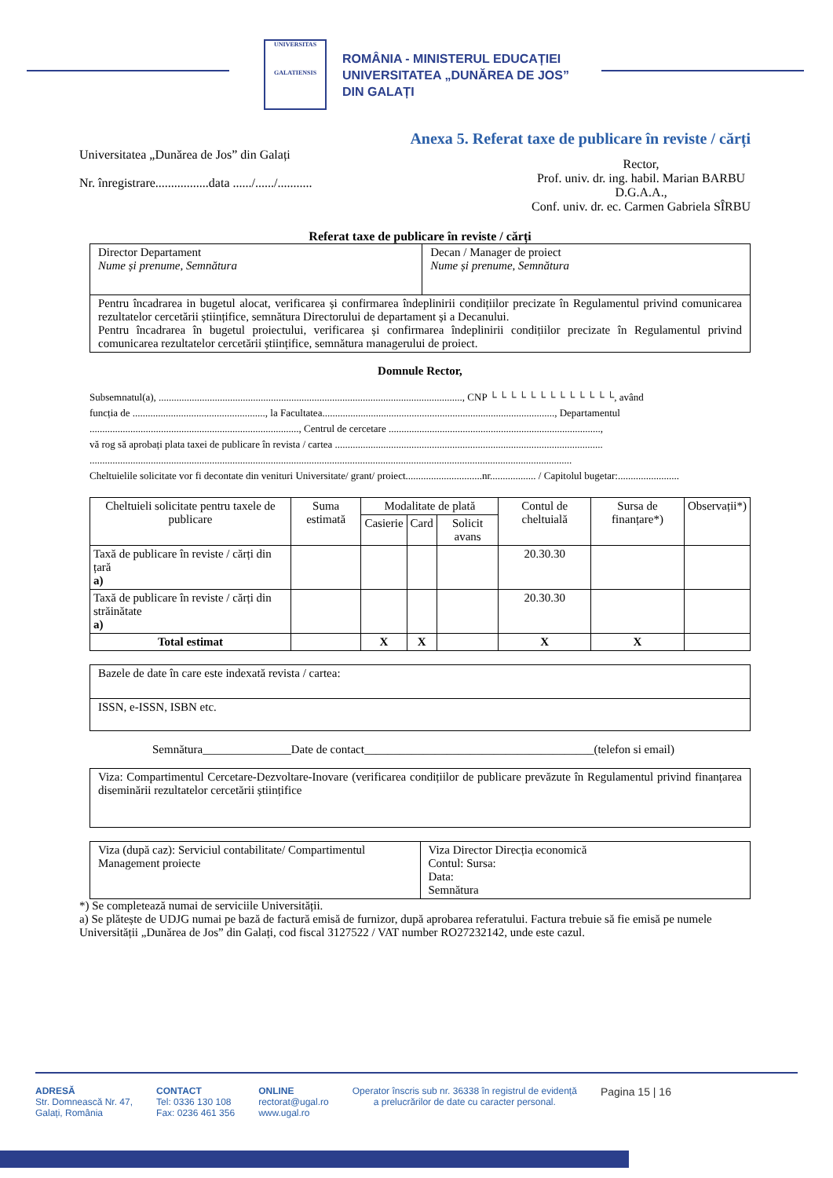UNIVERSITAS
GALATIENSIS
ROMÂNIA - MINISTERUL EDUCAȚIEI
UNIVERSITATEA „DUNĂREA DE JOS”
DIN GALAȚI
Anexa 5. Referat taxe de publicare în reviste / cărți
Universitatea „Dunărea de Jos” din Galați
Nr. înregistrare.................data ....../....../...........
Rector,
Prof. univ. dr. ing. habil. Marian BARBU
D.G.A.A.,
Conf. univ. dr. ec. Carmen Gabriela SÎRBU
Referat taxe de publicare în reviste / cărți
| Director Departament Nume și prenume, Semnătura | Decan / Manager de proiect Nume și prenume, Semnătura |
| Pentru încadrarea in bugetul alocat, verificarea și confirmarea îndeplinirii condițiilor precizate în Regulamentul privind comunicarea rezultatelor cercetării științifice, semnătura Directorului de departament și a Decanului. Pentru încadrarea în bugetul proiectului, verificarea și confirmarea îndeplinirii condițiilor precizate în Regulamentul privind comunicarea rezultatelor cercetării științifice, semnătura managerului de proiect. | |
Domnule Rector,
Subsemnatul(a), ......................................................................................................................., CNP └ └ └ └ └ └ └ └ └ └ └ └ └, având
funcția de ...................................................., la Facultatea..........................................................................................., Departamentul
.................................................................................., Centrul de cercetare ...................................................................................,
vă rog să aprobați plata taxei de publicare în revista / cartea .........................................................................................................
.............................................................................................................................................................................................
Cheltuielile solicitate vor fi decontate din venituri Universitate/ grant/ proiect..............................nr.................. / Capitolul bugetar:........................
| Cheltuieli solicitate pentru taxele de publicare | Suma estimată | Modalitate de plată | | | Contul de cheltuială | Sursa de finanțare*) | Observații*) |
| | | Casierie | Card | Solicit avans | | | |
| Taxă de publicare în reviste / cărți din țară a) | | | | | 20.30.30 | | |
| Taxă de publicare în reviste / cărți din străinătate a) | | | | | 20.30.30 | | |
| Total estimat | | X | X | | X | X | |
| Bazele de date în care este indexată revista / cartea: |
| ISSN, e-ISSN, ISBN etc. |
Semnătura_______________Date de contact_______________________________________(telefon si email)
| Viza: Compartimentul Cercetare-Dezvoltare-Inovare (verificarea condițiilor de publicare prevăzute în Regulamentul privind finanțarea diseminării rezultatelor cercetării științifice |
| Viza (după caz): Serviciul contabilitate/ Compartimentul Management proiecte | Viza Director Direcția economică Contul: Sursa: Data: Semnătura |
*) Se completează numai de serviciile Universității.
a) Se plătește de UDJG numai pe bază de factură emisă de furnizor, după aprobarea referatului. Factura trebuie să fie emisă pe numele Universității „Dunărea de Jos” din Galați, cod fiscal 3127522 / VAT number RO27232142, unde este cazul.
ADRESĂ
Str. Domnească Nr. 47,
Galați, România
CONTACT
Tel: 0336 130 108
Fax: 0236 461 356
ONLINE
rectorat@ugal.ro
www.ugal.ro
Operator înscris sub nr. 36338 în registrul de evidență
a prelucrărilor de date cu caracter personal.
Pagina 15 | 16